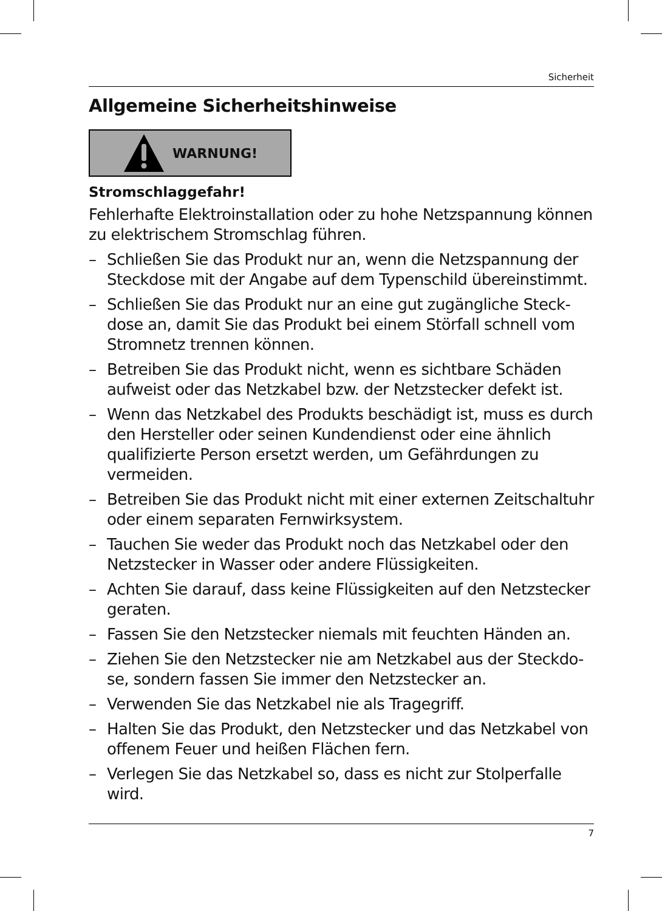Sicherheit
Allgemeine Sicherheitshinweise
WARNUNG!
Stromschlaggefahr!
Fehlerhafte Elektroinstallation oder zu hohe Netzspannung können zu elektrischem Stromschlag führen.
– Schließen Sie das Produkt nur an, wenn die Netzspannung der Steckdose mit der Angabe auf dem Typenschild überein­stimmt.
– Schließen Sie das Produkt nur an eine gut zugängliche Steck­dose an, damit Sie das Produkt bei einem Störfall schnell vom Stromnetz trennen können.
– Betreiben Sie das Produkt nicht, wenn es sichtbare Schäden aufweist oder das Netzkabel bzw. der Netzstecker defekt ist.
– Wenn das Netzkabel des Produkts beschädigt ist, muss es durch den Hersteller oder seinen Kundendienst oder eine ähnlich qualifizierte Person ersetzt werden, um Gefährdungen zu vermeiden.
– Betreiben Sie das Produkt nicht mit einer externen Zeitschalt­uhr oder einem separaten Fernwirksystem.
– Tauchen Sie weder das Produkt noch das Netzkabel oder den Netzstecker in Wasser oder andere Flüssigkeiten.
– Achten Sie darauf, dass keine Flüssigkeiten auf den Netzste­cker geraten.
– Fassen Sie den Netzstecker niemals mit feuchten Händen an.
– Ziehen Sie den Netzstecker nie am Netzkabel aus der Steckdo­se, sondern fassen Sie immer den Netzstecker an.
– Verwenden Sie das Netzkabel nie als Tragegriff.
– Halten Sie das Produkt, den Netzstecker und das Netzkabel von offenem Feuer und heißen Flächen fern.
– Verlegen Sie das Netzkabel so, dass es nicht zur Stolperfalle wird.
7